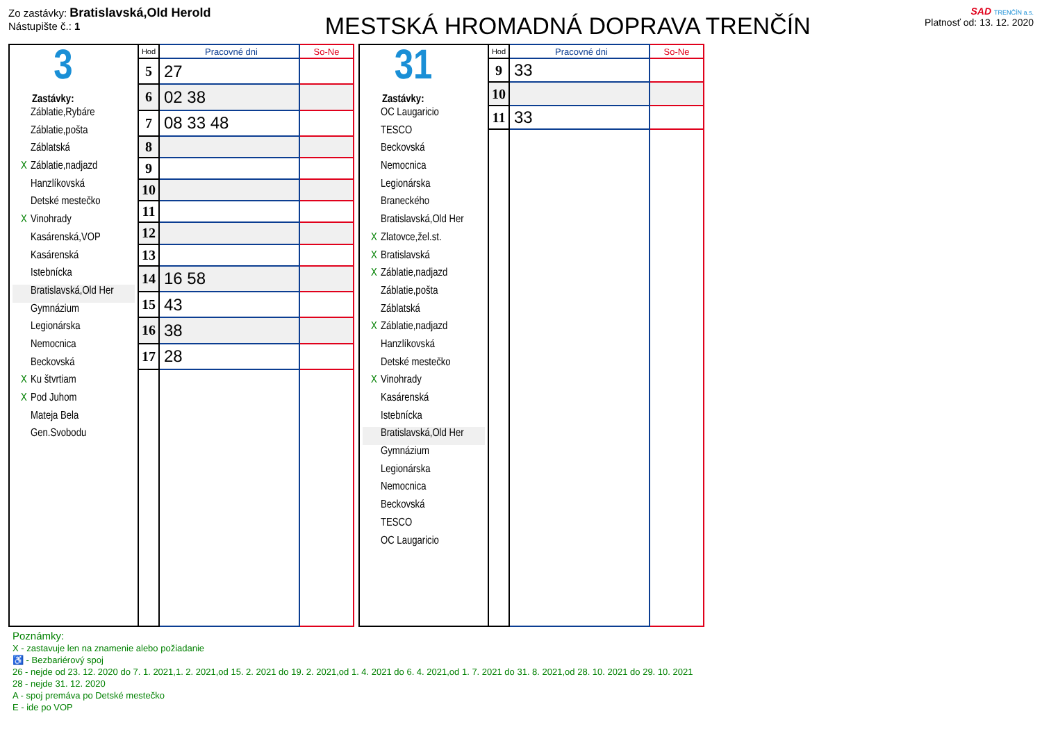Zo zastávky: Bratislavská,Old Herold
Nástupište č.: 1
MESTSKÁ HROMADNÁ DOPRAVA TRENČÍN
SAD TRENČÍN a.s.
Platnosť od: 13. 12. 2020
3
Zastávky:
Záblatie,Rybáre
Záblatie,pošta
Záblatská
X Záblatie,nadjazd
Hanzlíkovská
Detské mestečko
X Vinohrady
Kasárenská,VOP
Kasárenská
Istebnícka
Bratislavská,Old Her
Gymnázium
Legionárska
Nemocnica
Beckovská
X Ku štvrtiam
X Pod Juhom
Mateja Bela
Gen.Svobodu
| Hod | Pracovné dni | So-Ne |
| --- | --- | --- |
| 5 | 27 | |
| 6 | 02 38 | |
| 7 | 08 33 48 | |
| 8 | | |
| 9 | | |
| 10 | | |
| 11 | | |
| 12 | | |
| 13 | | |
| 14 | 16 58 | |
| 15 | 43 | |
| 16 | 38 | |
| 17 | 28 | |
31
Zastávky:
OC Laugaricio
TESCO
Beckovská
Nemocnica
Legionárska
Braneckého
Bratislavská,Old Her
X Zlatovce,žel.st.
X Bratislavská
X Záblatie,nadjazd
Záblatie,pošta
Záblatská
X Záblatie,nadjazd
Hanzlíkovská
Detské mestečko
X Vinohrady
Kasárenská
Istebnícka
Bratislavská,Old Her
Gymnázium
Legionárska
Nemocnica
Beckovská
TESCO
OC Laugaricio
| Hod | Pracovné dni | So-Ne |
| --- | --- | --- |
| 9 | 33 | |
| 10 | | |
| 11 | 33 | |
Poznámky:
X - zastavuje len na znamenie alebo požiadanie
♿ - Bezbariérový spoj
26 - nejde od 23. 12. 2020 do 7. 1. 2021,1. 2. 2021,od 15. 2. 2021 do 19. 2. 2021,od 1. 4. 2021 do 6. 4. 2021,od 1. 7. 2021 do 31. 8. 2021,od 28. 10. 2021 do 29. 10. 2021
28 - nejde 31. 12. 2020
A - spoj premáva po Detské mestečko
E - ide po VOP